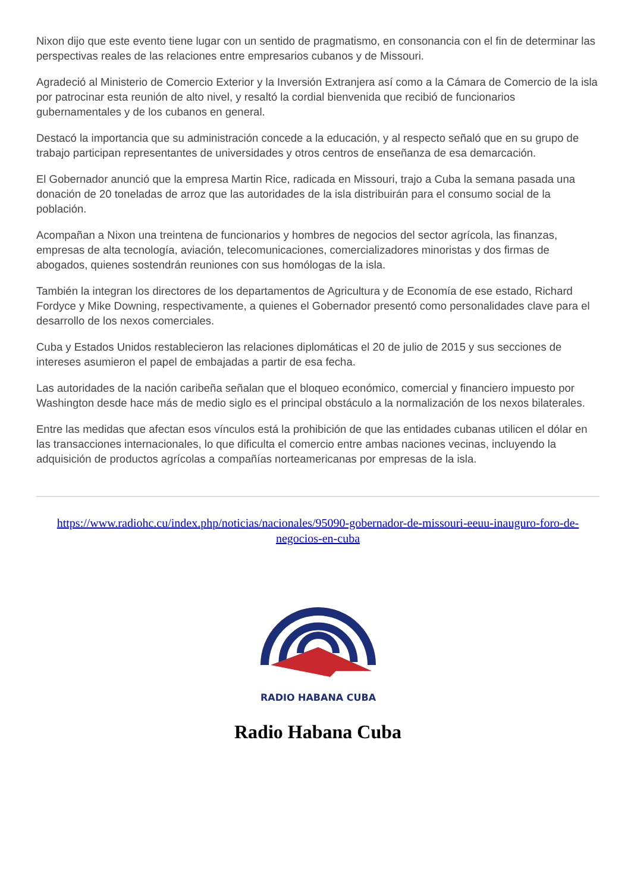Nixon dijo que este evento tiene lugar con un sentido de pragmatismo, en consonancia con el fin de determinar las perspectivas reales de las relaciones entre empresarios cubanos y de Missouri.
Agradeció al Ministerio de Comercio Exterior y la Inversión Extranjera así como a la Cámara de Comercio de la isla por patrocinar esta reunión de alto nivel, y resaltó la cordial bienvenida que recibió de funcionarios gubernamentales y de los cubanos en general.
Destacó la importancia que su administración concede a la educación, y al respecto señaló que en su grupo de trabajo participan representantes de universidades y otros centros de enseñanza de esa demarcación.
El Gobernador anunció que la empresa Martin Rice, radicada en Missouri, trajo a Cuba la semana pasada una donación de 20 toneladas de arroz que las autoridades de la isla distribuirán para el consumo social de la población.
Acompañan a Nixon una treintena de funcionarios y hombres de negocios del sector agrícola, las finanzas, empresas de alta tecnología, aviación, telecomunicaciones, comercializadores minoristas y dos firmas de abogados, quienes sostendrán reuniones con sus homólogas de la isla.
También la integran los directores de los departamentos de Agricultura y de Economía de ese estado, Richard Fordyce y Mike Downing, respectivamente, a quienes el Gobernador presentó como personalidades clave para el desarrollo de los nexos comerciales.
Cuba y Estados Unidos restablecieron las relaciones diplomáticas el 20 de julio de 2015 y sus secciones de intereses asumieron el papel de embajadas a partir de esa fecha.
Las autoridades de la nación caribeña señalan que el bloqueo económico, comercial y financiero impuesto por Washington desde hace más de medio siglo es el principal obstáculo a la normalización de los nexos bilaterales.
Entre las medidas que afectan esos vínculos está la prohibición de que las entidades cubanas utilicen el dólar en las transacciones internacionales, lo que dificulta el comercio entre ambas naciones vecinas, incluyendo la adquisición de productos agrícolas a compañías norteamericanas por empresas de la isla.
https://www.radiohc.cu/index.php/noticias/nacionales/95090-gobernador-de-missouri-eeuu-inauguro-foro-de-negocios-en-cuba
RADIO HABANA CUBA
Radio Habana Cuba